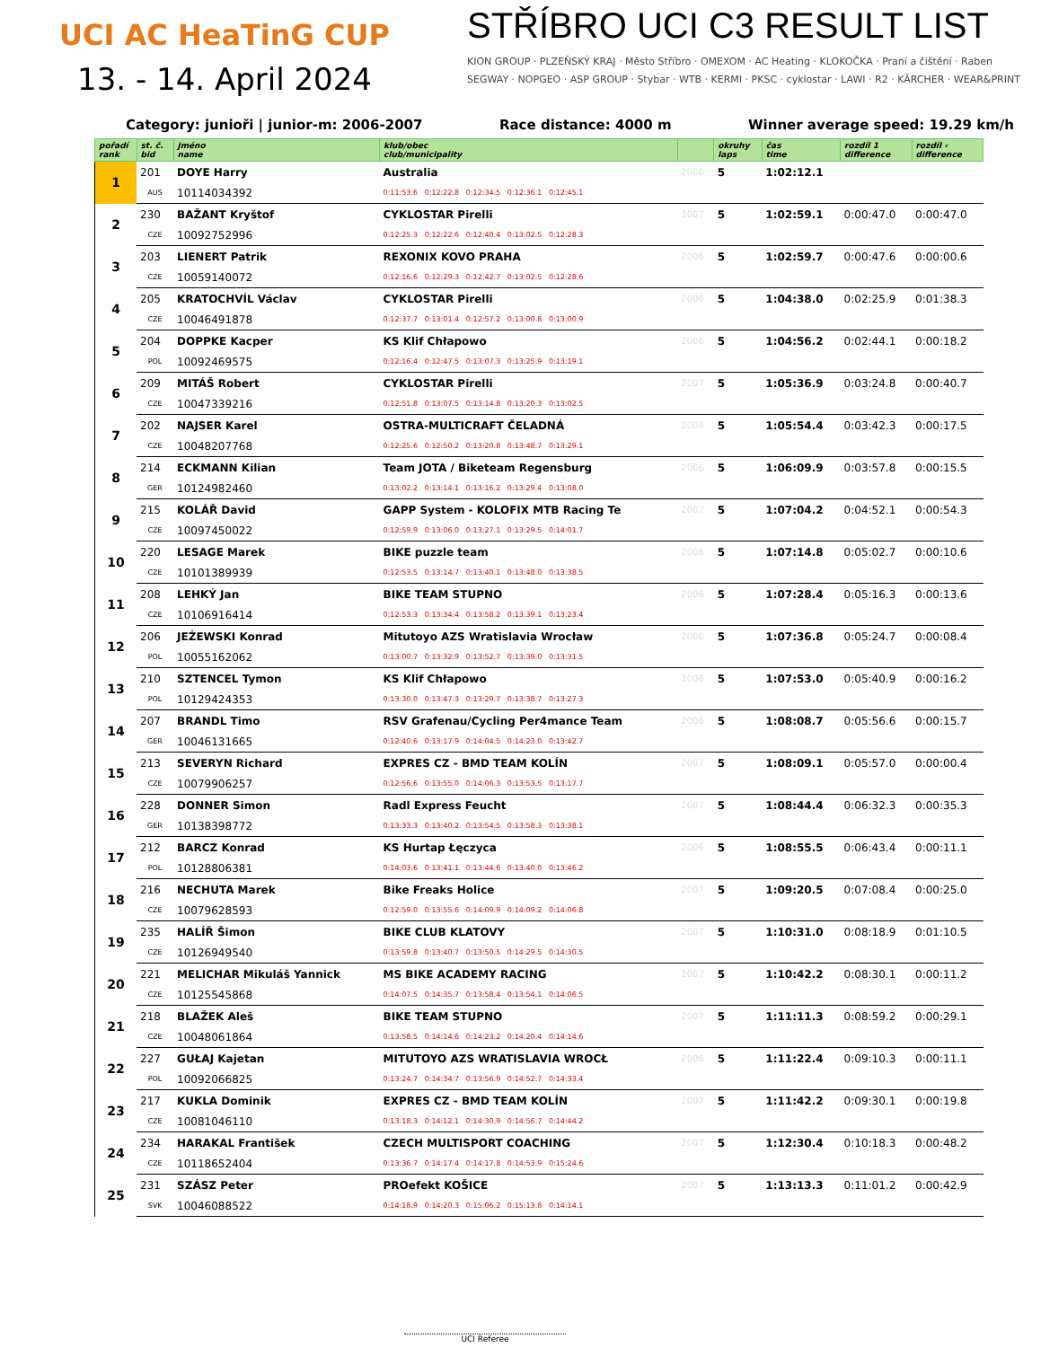UCI AC HeaTinG CUP
13. - 14. April 2024
STŘÍBRO UCI C3 RESULT LIST
KION GROUP · PLZEŇSKÝ KRAJ · Město Stříbro · OMEXOM · AC Heating · KLOKOČKA · Praní a čištění · Raben
SEGWAY · NOPGEO · ASP GROUP · Stybar · WTB · KERMI · PKSC · cyklostar · LAWI · R2 · KÄRCHER · WEAR&PRINT
Category: junioři | junior-m: 2006-2007 Race distance: 4000 m Winner average speed: 19.29 km/h
| pořadí rank | st. č. bid | jméno name | klub/obec club/municipality | | okruhy laps | čas time | rozdíl 1 difference | rozdíl ‹ difference |
| --- | --- | --- | --- | --- | --- | --- | --- | --- |
| 1 | 201 | DOYE Harry | Australia | 2006 | 5 | 1:02:12.1 | | |
| | AUS | 10114034392 | 0:11:53.6 0:12:22.8 0:12:34.5 0:12:36.1 0:12:45.1 | | | | | |
| 2 | 230 | BAŽANT Kryštof | CYKLOSTAR Pirelli | 2007 | 5 | 1:02:59.1 | 0:00:47.0 | 0:00:47.0 |
| | CZE | 10092752996 | 0:12:25.3 0:12:22.6 0:12:40.4 0:13:02.5 0:12:28.3 | | | | | |
| 3 | 203 | LIENERT Patrik | REXONIX KOVO PRAHA | 2006 | 5 | 1:02:59.7 | 0:00:47.6 | 0:00:00.6 |
| | CZE | 10059140072 | 0:12:16.6 0:12:29.3 0:12:42.7 0:13:02.5 0:12:28.6 | | | | | |
| 4 | 205 | KRATOCHVÍL Václav | CYKLOSTAR Pirelli | 2006 | 5 | 1:04:38.0 | 0:02:25.9 | 0:01:38.3 |
| | CZE | 10046491878 | 0:12:37.7 0:13:01.4 0:12:57.2 0:13:00.8 0:13:00.9 | | | | | |
| 5 | 204 | DOPPKE Kacper | KS Klif Chłapowo | 2006 | 5 | 1:04:56.2 | 0:02:44.1 | 0:00:18.2 |
| | POL | 10092469575 | 0:12:16.4 0:12:47.5 0:13:07.3 0:13:25.9 0:13:19.1 | | | | | |
| 6 | 209 | MITÁŠ Robert | CYKLOSTAR Pirelli | 2007 | 5 | 1:05:36.9 | 0:03:24.8 | 0:00:40.7 |
| | CZE | 10047339216 | 0:12:51.8 0:13:07.5 0:13:14.8 0:13:20.3 0:13:02.5 | | | | | |
| 7 | 202 | NAJSER Karel | OSTRA-MULTICRAFT ČELADNÁ | 2006 | 5 | 1:05:54.4 | 0:03:42.3 | 0:00:17.5 |
| | CZE | 10048207768 | 0:12:25.6 0:12:50.2 0:13:20.8 0:13:48.7 0:13:29.1 | | | | | |
| 8 | 214 | ECKMANN Kilian | Team JOTA / Biketeam Regensburg | 2006 | 5 | 1:06:09.9 | 0:03:57.8 | 0:00:15.5 |
| | GER | 10124982460 | 0:13:02.2 0:13:14.1 0:13:16.2 0:13:29.4 0:13:08.0 | | | | | |
| 9 | 215 | KOLÁŘ David | GAPP System - KOLOFIX MTB Racing Te | 2007 | 5 | 1:07:04.2 | 0:04:52.1 | 0:00:54.3 |
| | CZE | 10097450022 | 0:12:59.9 0:13:06.0 0:13:27.1 0:13:29.5 0:14:01.7 | | | | | |
| 10 | 220 | LESAGE Marek | BIKE puzzle team | 2006 | 5 | 1:07:14.8 | 0:05:02.7 | 0:00:10.6 |
| | CZE | 10101389939 | 0:12:53.5 0:13:14.7 0:13:40.1 0:13:48.0 0:13:38.5 | | | | | |
| 11 | 208 | LEHKÝ Jan | BIKE TEAM STUPNO | 2006 | 5 | 1:07:28.4 | 0:05:16.3 | 0:00:13.6 |
| | CZE | 10106916414 | 0:12:53.3 0:13:34.4 0:13:58.2 0:13:39.1 0:13:23.4 | | | | | |
| 12 | 206 | JEŻEWSKI Konrad | Mitutoyo AZS Wratislavia Wrocław | 2006 | 5 | 1:07:36.8 | 0:05:24.7 | 0:00:08.4 |
| | POL | 10055162062 | 0:13:00.7 0:13:32.9 0:13:52.7 0:13:39.0 0:13:31.5 | | | | | |
| 13 | 210 | SZTENCEL Tymon | KS Klif Chłapowo | 2006 | 5 | 1:07:53.0 | 0:05:40.9 | 0:00:16.2 |
| | POL | 10129424353 | 0:13:30.0 0:13:47.3 0:13:29.7 0:13:38.7 0:13:27.3 | | | | | |
| 14 | 207 | BRANDL Timo | RSV Grafenau/Cycling Per4mance Team | 2006 | 5 | 1:08:08.7 | 0:05:56.6 | 0:00:15.7 |
| | GER | 10046131665 | 0:12:40.6 0:13:17.9 0:14:04.5 0:14:23.0 0:13:42.7 | | | | | |
| 15 | 213 | SEVERYN Richard | EXPRES CZ - BMD TEAM KOLÍN | 2007 | 5 | 1:08:09.1 | 0:05:57.0 | 0:00:00.4 |
| | CZE | 10079906257 | 0:12:56.6 0:13:55.0 0:14:06.3 0:13:53.5 0:13:17.7 | | | | | |
| 16 | 228 | DONNER Simon | Radl Express Feucht | 2007 | 5 | 1:08:44.4 | 0:06:32.3 | 0:00:35.3 |
| | GER | 10138398772 | 0:13:33.3 0:13:40.2 0:13:54.5 0:13:58.3 0:13:38.1 | | | | | |
| 17 | 212 | BARCZ Konrad | KS Hurtap Łęczyca | 2006 | 5 | 1:08:55.5 | 0:06:43.4 | 0:00:11.1 |
| | POL | 10128806381 | 0:14:03.6 0:13:41.1 0:13:44.6 0:13:40.0 0:13:46.2 | | | | | |
| 18 | 216 | NECHUTA Marek | Bike Freaks Holice | 2007 | 5 | 1:09:20.5 | 0:07:08.4 | 0:00:25.0 |
| | CZE | 10079628593 | 0:12:59.0 0:13:55.6 0:14:09.9 0:14:09.2 0:14:06.8 | | | | | |
| 19 | 235 | HALÍŘ Šimon | BIKE CLUB KLATOVY | 2007 | 5 | 1:10:31.0 | 0:08:18.9 | 0:01:10.5 |
| | CZE | 10126949540 | 0:13:59.8 0:13:40.7 0:13:50.5 0:14:29.5 0:14:30.5 | | | | | |
| 20 | 221 | MELICHAR Mikuláš Yannick | MS BIKE ACADEMY RACING | 2007 | 5 | 1:10:42.2 | 0:08:30.1 | 0:00:11.2 |
| | CZE | 10125545868 | 0:14:07.5 0:14:35.7 0:13:58.4 0:13:54.1 0:14:06.5 | | | | | |
| 21 | 218 | BLAŽEK Aleš | BIKE TEAM STUPNO | 2007 | 5 | 1:11:11.3 | 0:08:59.2 | 0:00:29.1 |
| | CZE | 10048061864 | 0:13:58.5 0:14:14.6 0:14:23.2 0:14:20.4 0:14:14.6 | | | | | |
| 22 | 227 | GUŁAJ Kajetan | MITUTOYO AZS WRATISLAVIA WROCŁ | 2006 | 5 | 1:11:22.4 | 0:09:10.3 | 0:00:11.1 |
| | POL | 10092066825 | 0:13:24.7 0:14:34.7 0:13:56.9 0:14:52.7 0:14:33.4 | | | | | |
| 23 | 217 | KUKLA Dominik | EXPRES CZ - BMD TEAM KOLÍN | 2007 | 5 | 1:11:42.2 | 0:09:30.1 | 0:00:19.8 |
| | CZE | 10081046110 | 0:13:18.3 0:14:12.1 0:14:30.9 0:14:56.7 0:14:44.2 | | | | | |
| 24 | 234 | HARAKAL František | CZECH MULTISPORT COACHING | 2007 | 5 | 1:12:30.4 | 0:10:18.3 | 0:00:48.2 |
| | CZE | 10118652404 | 0:13:36.7 0:14:17.4 0:14:17.8 0:14:53.9 0:15:24.6 | | | | | |
| 25 | 231 | SZÁSZ Peter | PROefekt KOŠICE | 2007 | 5 | 1:13:13.3 | 0:11:01.2 | 0:00:42.9 |
| | SVK | 10046088522 | 0:14:18.9 0:14:20.3 0:15:06.2 0:15:13.8 0:14:14.1 | | | | | |
UCI Referee